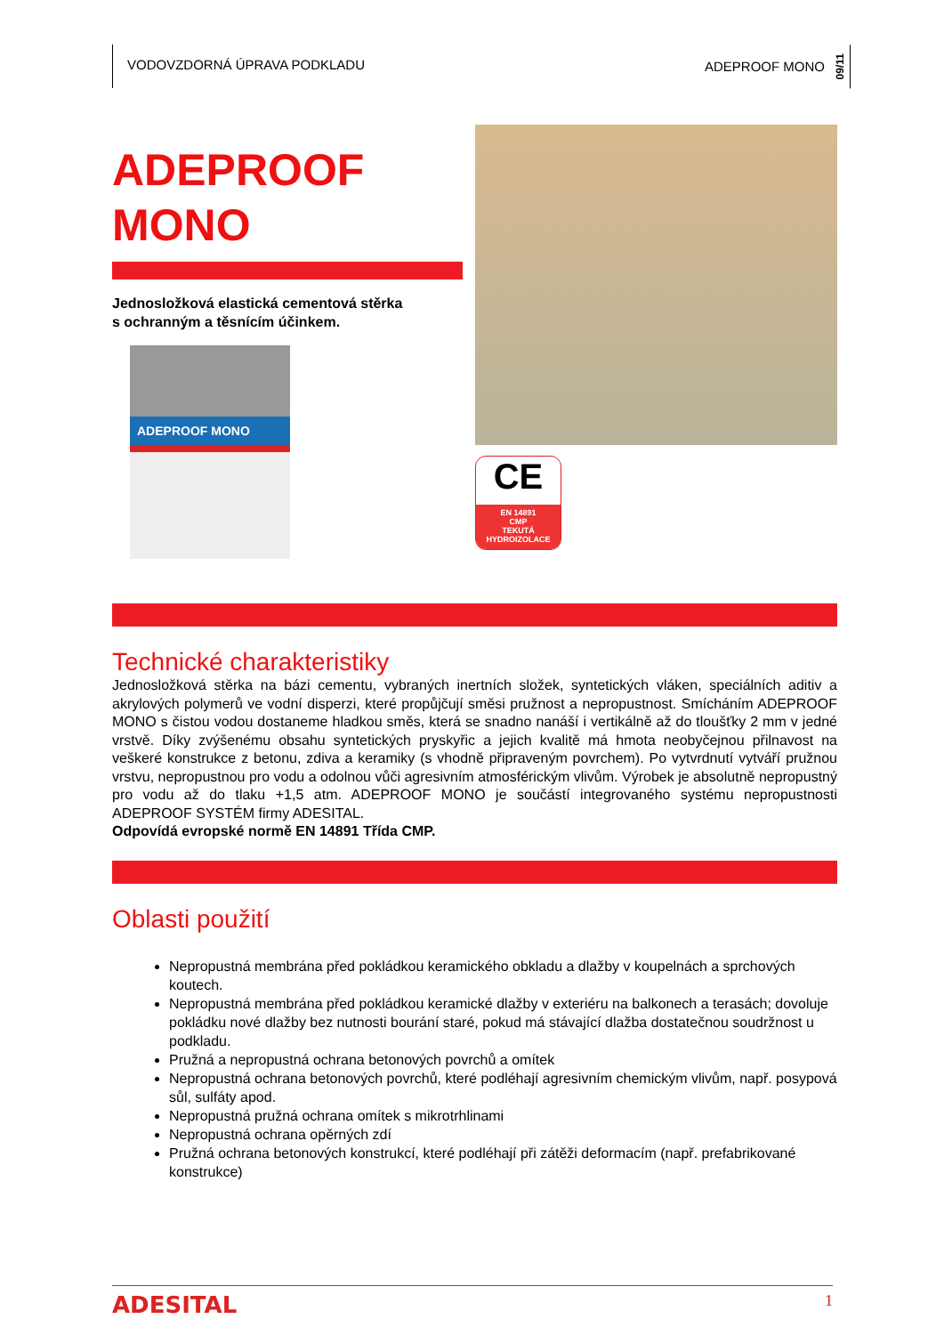VODOVZDORNÁ ÚPRAVA PODKLADU
ADEPROOF MONO 09/11
ADEPROOF
MONO
Jednosložková elastická cementová stěrka
s ochranným a těsnícím účinkem.
ADEPROOF MONO
CE
EN 14891
CMP
TEKUTÁ
HYDROIZOLACE
Technické charakteristiky
Jednosložková stěrka na bázi cementu, vybraných inertních složek, syntetických vláken, speciálních aditiv a akrylových polymerů ve vodní disperzi, které propůjčují směsi pružnost a nepropustnost. Smícháním ADEPROOF MONO s čistou vodou dostaneme hladkou směs, která se snadno nanáší i vertikálně až do tloušťky 2 mm v jedné vrstvě. Díky zvýšenému obsahu syntetických pryskyřic a jejich kvalitě má hmota neobyčejnou přilnavost na veškeré konstrukce z betonu, zdiva a keramiky (s vhodně připraveným povrchem). Po vytvrdnutí vytváří pružnou vrstvu, nepropustnou pro vodu a odolnou vůči agresivním atmosférickým vlivům. Výrobek je absolutně nepropustný pro vodu až do tlaku +1,5 atm. ADEPROOF MONO je součástí integrovaného systému nepropustnosti ADEPROOF SYSTÉM firmy ADESITAL.
Odpovídá evropské normě EN 14891 Třída CMP.
Oblasti použití
Nepropustná membrána před pokládkou keramického obkladu a dlažby v koupelnách a sprchových koutech.
Nepropustná membrána před pokládkou keramické dlažby v exteriéru na balkonech a terasách; dovoluje pokládku nové dlažby bez nutnosti bourání staré, pokud má stávající dlažba dostatečnou soudržnost u podkladu.
Pružná a nepropustná ochrana betonových povrchů a omítek
Nepropustná ochrana betonových povrchů, které podléhají agresivním chemickým vlivům, např. posypová sůl, sulfáty apod.
Nepropustná pružná ochrana omítek s mikrotrhlinami
Nepropustná ochrana opěrných zdí
Pružná ochrana betonových konstrukcí, které podléhají při zátěži deformacím (např. prefabrikované konstrukce)
ADESITAL 1